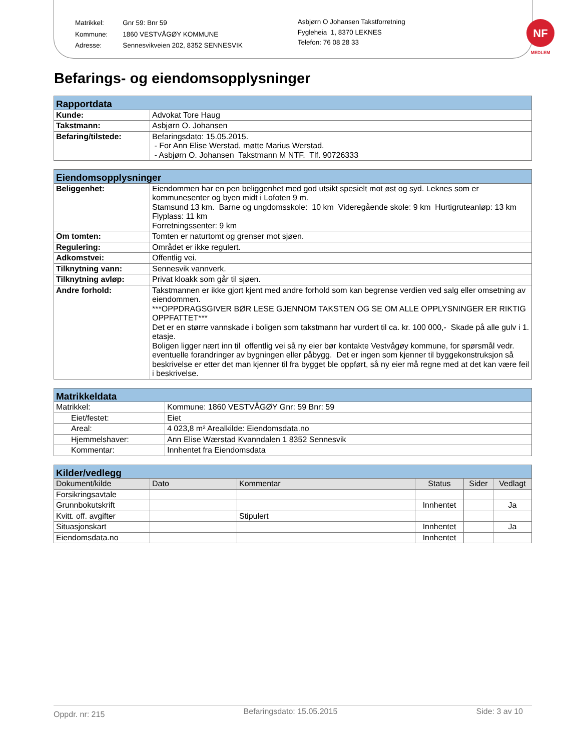| Matrikkel: | Gnr 59: Bnr 59 |
| Kommune: | 1860 VESTVÅGØY KOMMUNE |
| Adresse: | Sennesvikveien 202, 8352 SENNESVIK |
Asbjørn O Johansen Takstforretning
Fygleheia 1, 8370 LEKNES
Telefon: 76 08 28 33
NF
MEDLEM
Befarings- og eiendomsopplysninger
| Rapportdata | |
| --- | --- |
| Kunde: | Advokat Tore Haug |
| Takstmann: | Asbjørn O. Johansen |
| Befaring/tilstede: | Befaringsdato: 15.05.2015. - For Ann Elise Werstad, møtte Marius Werstad. - Asbjørn O. Johansen Takstmann M NTF. Tlf. 90726333 |
| Eiendomsopplysninger | |
| --- | --- |
| Beliggenhet: | Eiendommen har en pen beliggenhet med god utsikt spesielt mot øst og syd. Leknes som er kommunesenter og byen midt i Lofoten 9 m. Stamsund 13 km. Barne og ungdomsskole: 10 km Videregående skole: 9 km Hurtigruteanløp: 13 km Flyplass: 11 km Forretningssenter: 9 km |
| Om tomten: | Tomten er naturtomt og grenser mot sjøen. |
| Regulering: | Området er ikke regulert. |
| Adkomstvei: | Offentlig vei. |
| Tilknytning vann: | Sennesvik vannverk. |
| Tilknytning avløp: | Privat kloakk som går til sjøen. |
| Andre forhold: | Takstmannen er ikke gjort kjent med andre forhold som kan begrense verdien ved salg eller omsetning av eiendommen. ***OPPDRAGSGIVER BØR LESE GJENNOM TAKSTEN OG SE OM ALLE OPPLYSNINGER ER RIKTIG OPPFATTET*** Det er en større vannskade i boligen som takstmann har vurdert til ca. kr. 100 000,- Skade på alle gulv i 1. etasje. Boligen ligger nært inn til offentlig vei så ny eier bør kontakte Vestvågøy kommune, for spørsmål vedr. eventuelle forandringer av bygningen eller påbygg. Det er ingen som kjenner til byggekonstruksjon så beskrivelse er etter det man kjenner til fra bygget ble oppført, så ny eier må regne med at det kan være feil i beskrivelse. |
| Matrikkeldata | |
| --- | --- |
| Matrikkel: | Kommune: 1860 VESTVÅGØY Gnr: 59 Bnr: 59 |
| Eiet/festet: | Eiet |
| Areal: | 4 023,8 m² Arealkilde: Eiendomsdata.no |
| Hjemmelshaver: | Ann Elise Wærstad Kvanndalen 1 8352 Sennesvik |
| Kommentar: | Innhentet fra Eiendomsdata |
| Kilder/vedlegg | | | | | |
| --- | --- | --- | --- | --- | --- |
| Dokument/kilde | Dato | Kommentar | Status | Sider | Vedlagt |
| Forsikringsavtale | | | | | |
| Grunnbokutskrift | | | Innhentet | | Ja |
| Kvitt. off. avgifter | | Stipulert | | | |
| Situasjonskart | | | Innhentet | | Ja |
| Eiendomsdata.no | | | Innhentet | | |
Oppdr. nr: 215 Befaringsdato: 15.05.2015 Side: 3 av 10